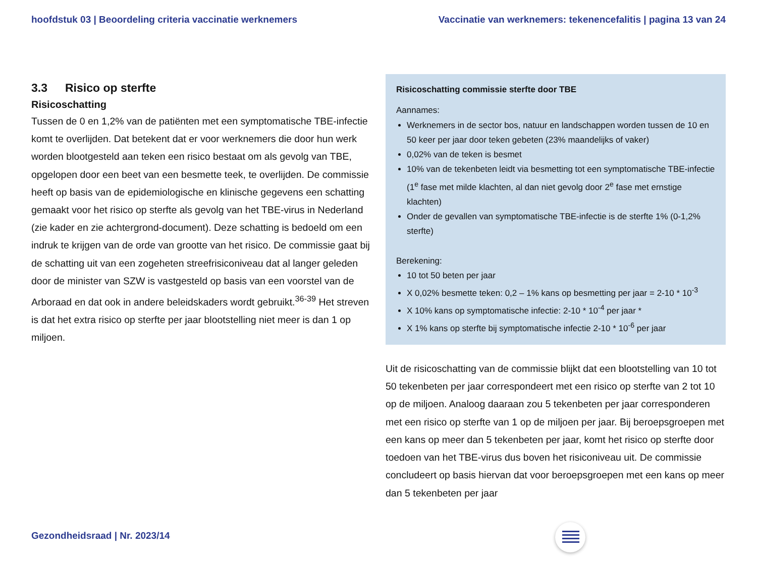hoofdstuk 03 | Beoordeling criteria vaccinatie werknemers
Vaccinatie van werknemers: tekenencefalitis | pagina 13 van 24
3.3 Risico op sterfte
Risicoschatting
Tussen de 0 en 1,2% van de patiënten met een symptomatische TBE-infectie komt te overlijden. Dat betekent dat er voor werknemers die door hun werk worden blootgesteld aan teken een risico bestaat om als gevolg van TBE, opgelopen door een beet van een besmette teek, te overlijden. De commissie heeft op basis van de epidemiologische en klinische gegevens een schatting gemaakt voor het risico op sterfte als gevolg van het TBE-virus in Nederland (zie kader en zie achtergrond-document). Deze schatting is bedoeld om een indruk te krijgen van de orde van grootte van het risico. De commissie gaat bij de schatting uit van een zogeheten streefrisiconiveau dat al langer geleden door de minister van SZW is vastgesteld op basis van een voorstel van de Arboraad en dat ook in andere beleidskaders wordt gebruikt.<sup>36-39</sup> Het streven is dat het extra risico op sterfte per jaar blootstelling niet meer is dan 1 op miljoen.
Risicoschatting commissie sterfte door TBE
Aannames:
Werknemers in de sector bos, natuur en landschappen worden tussen de 10 en 50 keer per jaar door teken gebeten (23% maandelijks of vaker)
0,02% van de teken is besmet
10% van de tekenbeten leidt via besmetting tot een symptomatische TBE-infectie (1<sup>e</sup> fase met milde klachten, al dan niet gevolg door 2<sup>e</sup> fase met ernstige klachten)
Onder de gevallen van symptomatische TBE-infectie is de sterfte 1% (0-1,2% sterfte)
Berekening:
10 tot 50 beten per jaar
X 0,02% besmette teken: 0,2 – 1% kans op besmetting per jaar = 2-10 * 10<sup>-3</sup>
X 10% kans op symptomatische infectie: 2-10 * 10<sup>-4</sup> per jaar *
X 1% kans op sterfte bij symptomatische infectie 2-10 * 10<sup>-6</sup> per jaar
Uit de risicoschatting van de commissie blijkt dat een blootstelling van 10 tot 50 tekenbeten per jaar correspondeert met een risico op sterfte van 2 tot 10 op de miljoen. Analoog daaraan zou 5 tekenbeten per jaar corresponderen met een risico op sterfte van 1 op de miljoen per jaar. Bij beroepsgroepen met een kans op meer dan 5 tekenbeten per jaar, komt het risico op sterfte door toedoen van het TBE-virus dus boven het risiconiveau uit. De commissie concludeert op basis hiervan dat voor beroepsgroepen met een kans op meer dan 5 tekenbeten per jaar
Gezondheidsraad | Nr. 2023/14